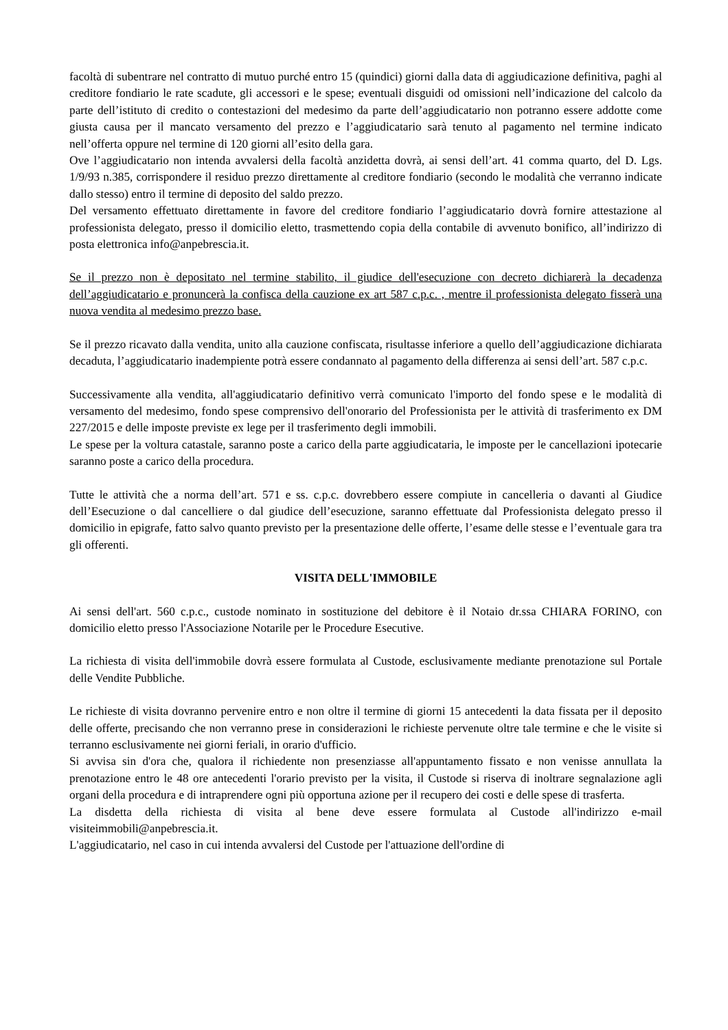facoltà di subentrare nel contratto di mutuo purché entro 15 (quindici) giorni dalla data di aggiudicazione definitiva, paghi al creditore fondiario le rate scadute, gli accessori e le spese; eventuali disguidi od omissioni nell’indicazione del calcolo da parte dell’istituto di credito o contestazioni del medesimo da parte dell’aggiudicatario non potranno essere addotte come giusta causa per il mancato versamento del prezzo e l’aggiudicatario sarà tenuto al pagamento nel termine indicato nell’offerta oppure nel termine di 120 giorni all’esito della gara.
Ove l’aggiudicatario non intenda avvalersi della facoltà anzidetta dovrà, ai sensi dell’art. 41 comma quarto, del D. Lgs. 1/9/93 n.385, corrispondere il residuo prezzo direttamente al creditore fondiario (secondo le modalità che verranno indicate dallo stesso) entro il termine di deposito del saldo prezzo.
Del versamento effettuato direttamente in favore del creditore fondiario l’aggiudicatario dovrà fornire attestazione al professionista delegato, presso il domicilio eletto, trasmettendo copia della contabile di avvenuto bonifico, all’indirizzo di posta elettronica info@anpebrescia.it.
Se il prezzo non è depositato nel termine stabilito, il giudice dell'esecuzione con decreto dichiarerà la decadenza dell’aggiudicatario e pronuncerà la confisca della cauzione ex art 587 c.p.c. , mentre il professionista delegato fisserà una nuova vendita al medesimo prezzo base.
Se il prezzo ricavato dalla vendita, unito alla cauzione confiscata, risultasse inferiore a quello dell’aggiudicazione dichiarata decaduta, l’aggiudicatario inadempiente potrà essere condannato al pagamento della differenza ai sensi dell’art. 587 c.p.c.
Successivamente alla vendita, all'aggiudicatario definitivo verrà comunicato l'importo del fondo spese e le modalità di versamento del medesimo, fondo spese comprensivo dell'onorario del Professionista per le attività di trasferimento ex DM 227/2015 e delle imposte previste ex lege per il trasferimento degli immobili.
Le spese per la voltura catastale, saranno poste a carico della parte aggiudicataria, le imposte per le cancellazioni ipotecarie saranno poste a carico della procedura.
Tutte le attività che a norma dell’art. 571 e ss. c.p.c. dovrebbero essere compiute in cancelleria o davanti al Giudice dell’Esecuzione o dal cancelliere o dal giudice dell’esecuzione, saranno effettuate dal Professionista delegato presso il domicilio in epigrafe, fatto salvo quanto previsto per la presentazione delle offerte, l’esame delle stesse e l’eventuale gara tra gli offerenti.
VISITA DELL'IMMOBILE
Ai sensi dell'art. 560 c.p.c., custode nominato in sostituzione del debitore è il Notaio dr.ssa CHIARA FORINO, con domicilio eletto presso l'Associazione Notarile per le Procedure Esecutive.
La richiesta di visita dell'immobile dovrà essere formulata al Custode, esclusivamente mediante prenotazione sul Portale delle Vendite Pubbliche.
Le richieste di visita dovranno pervenire entro e non oltre il termine di giorni 15 antecedenti la data fissata per il deposito delle offerte, precisando che non verranno prese in considerazioni le richieste pervenute oltre tale termine e che le visite si terranno esclusivamente nei giorni feriali, in orario d'ufficio.
Si avvisa sin d'ora che, qualora il richiedente non presenziasse all'appuntamento fissato e non venisse annullata la prenotazione entro le 48 ore antecedenti l'orario previsto per la visita, il Custode si riserva di inoltrare segnalazione agli organi della procedura e di intraprendere ogni più opportuna azione per il recupero dei costi e delle spese di trasferta.
La disdetta della richiesta di visita al bene deve essere formulata al Custode all'indirizzo e-mail visiteimmobili@anpebrescia.it.
L'aggiudicatario, nel caso in cui intenda avvalersi del Custode per l'attuazione dell'ordine di